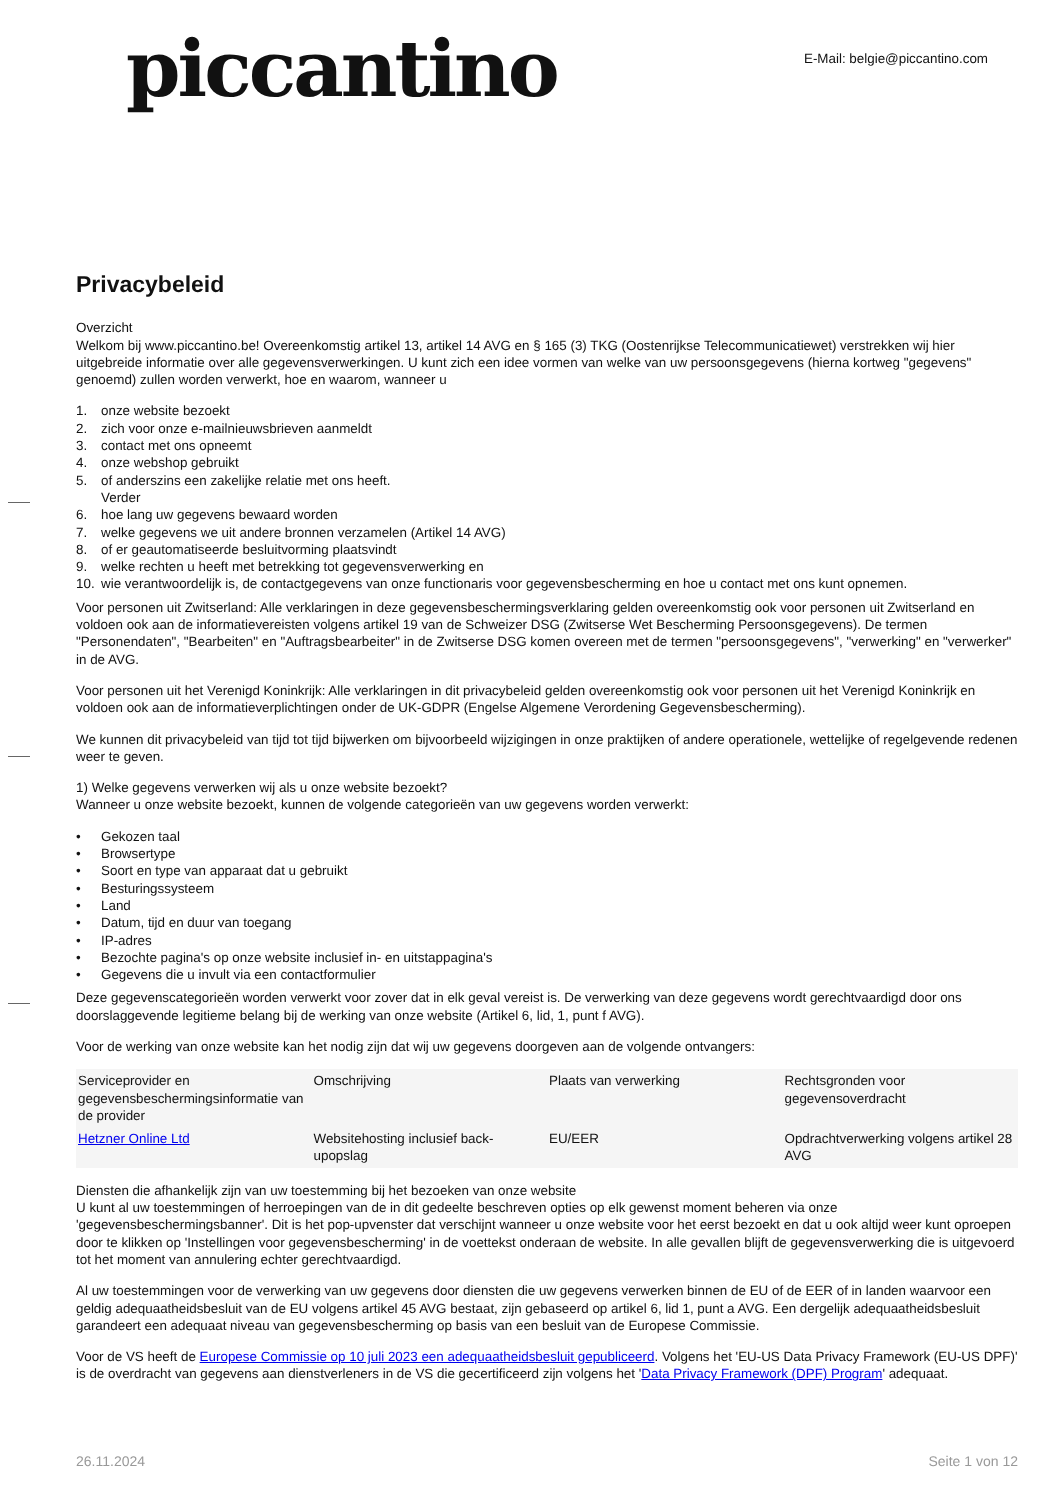piccantino
E-Mail: belgie@piccantino.com
Privacybeleid
Overzicht
Welkom bij www.piccantino.be! Overeenkomstig artikel 13, artikel 14 AVG en § 165 (3) TKG (Oostenrijkse Telecommunicatiewet) verstrekken wij hier uitgebreide informatie over alle gegevensverwerkingen. U kunt zich een idee vormen van welke van uw persoonsgegevens (hierna kortweg "gegevens" genoemd) zullen worden verwerkt, hoe en waarom, wanneer u
1. onze website bezoekt
2. zich voor onze e-mailnieuwsbrieven aanmeldt
3. contact met ons opneemt
4. onze webshop gebruikt
5. of anderszins een zakelijke relatie met ons heeft.
Verder
6. hoe lang uw gegevens bewaard worden
7. welke gegevens we uit andere bronnen verzamelen (Artikel 14 AVG)
8. of er geautomatiseerde besluitvorming plaatsvindt
9. welke rechten u heeft met betrekking tot gegevensverwerking en
10. wie verantwoordelijk is, de contactgegevens van onze functionaris voor gegevensbescherming en hoe u contact met ons kunt opnemen.
Voor personen uit Zwitserland: Alle verklaringen in deze gegevensbeschermingsverklaring gelden overeenkomstig ook voor personen uit Zwitserland en voldoen ook aan de informatievereisten volgens artikel 19 van de Schweizer DSG (Zwitserse Wet Bescherming Persoonsgegevens). De termen "Personendaten", "Bearbeiten" en "Auftragsbearbeiter" in de Zwitserse DSG komen overeen met de termen "persoonsgegevens", "verwerking" en "verwerker" in de AVG.
Voor personen uit het Verenigd Koninkrijk: Alle verklaringen in dit privacybeleid gelden overeenkomstig ook voor personen uit het Verenigd Koninkrijk en voldoen ook aan de informatieverplichtingen onder de UK-GDPR (Engelse Algemene Verordening Gegevensbescherming).
We kunnen dit privacybeleid van tijd tot tijd bijwerken om bijvoorbeeld wijzigingen in onze praktijken of andere operationele, wettelijke of regelgevende redenen weer te geven.
1) Welke gegevens verwerken wij als u onze website bezoekt?
Wanneer u onze website bezoekt, kunnen de volgende categorieën van uw gegevens worden verwerkt:
• Gekozen taal
• Browsertype
• Soort en type van apparaat dat u gebruikt
• Besturingssysteem
• Land
• Datum, tijd en duur van toegang
• IP-adres
• Bezochte pagina's op onze website inclusief in- en uitstappagina's
• Gegevens die u invult via een contactformulier
Deze gegevenscategorieën worden verwerkt voor zover dat in elk geval vereist is. De verwerking van deze gegevens wordt gerechtvaardigd door ons doorslaggevende legitieme belang bij de werking van onze website (Artikel 6, lid, 1, punt f AVG).
Voor de werking van onze website kan het nodig zijn dat wij uw gegevens doorgeven aan de volgende ontvangers:
| Serviceprovider en gegevensbeschermingsinformatie van de provider | Omschrijving | Plaats van verwerking | Rechtsgronden voor gegevensoverdracht |
| --- | --- | --- | --- |
| Hetzner Online Ltd | Websitehosting inclusief back-upopslag | EU/EER | Opdrachtverwerking volgens artikel 28 AVG |
Diensten die afhankelijk zijn van uw toestemming bij het bezoeken van onze website
U kunt al uw toestemmingen of herroepingen van de in dit gedeelte beschreven opties op elk gewenst moment beheren via onze 'gegevensbeschermingsbanner'. Dit is het pop-upvenster dat verschijnt wanneer u onze website voor het eerst bezoekt en dat u ook altijd weer kunt oproepen door te klikken op 'Instellingen voor gegevensbescherming' in de voettekst onderaan de website. In alle gevallen blijft de gegevensverwerking die is uitgevoerd tot het moment van annulering echter gerechtvaardigd.
Al uw toestemmingen voor de verwerking van uw gegevens door diensten die uw gegevens verwerken binnen de EU of de EER of in landen waarvoor een geldig adequaatheidsbesluit van de EU volgens artikel 45 AVG bestaat, zijn gebaseerd op artikel 6, lid 1, punt a AVG. Een dergelijk adequaatheidsbesluit garandeert een adequaat niveau van gegevensbescherming op basis van een besluit van de Europese Commissie.
Voor de VS heeft de Europese Commissie op 10 juli 2023 een adequaatheidsbesluit gepubliceerd. Volgens het 'EU-US Data Privacy Framework (EU-US DPF)' is de overdracht van gegevens aan dienstverleners in de VS die gecertificeerd zijn volgens het 'Data Privacy Framework (DPF) Program' adequaat.
26.11.2024 Seite 1 von 12